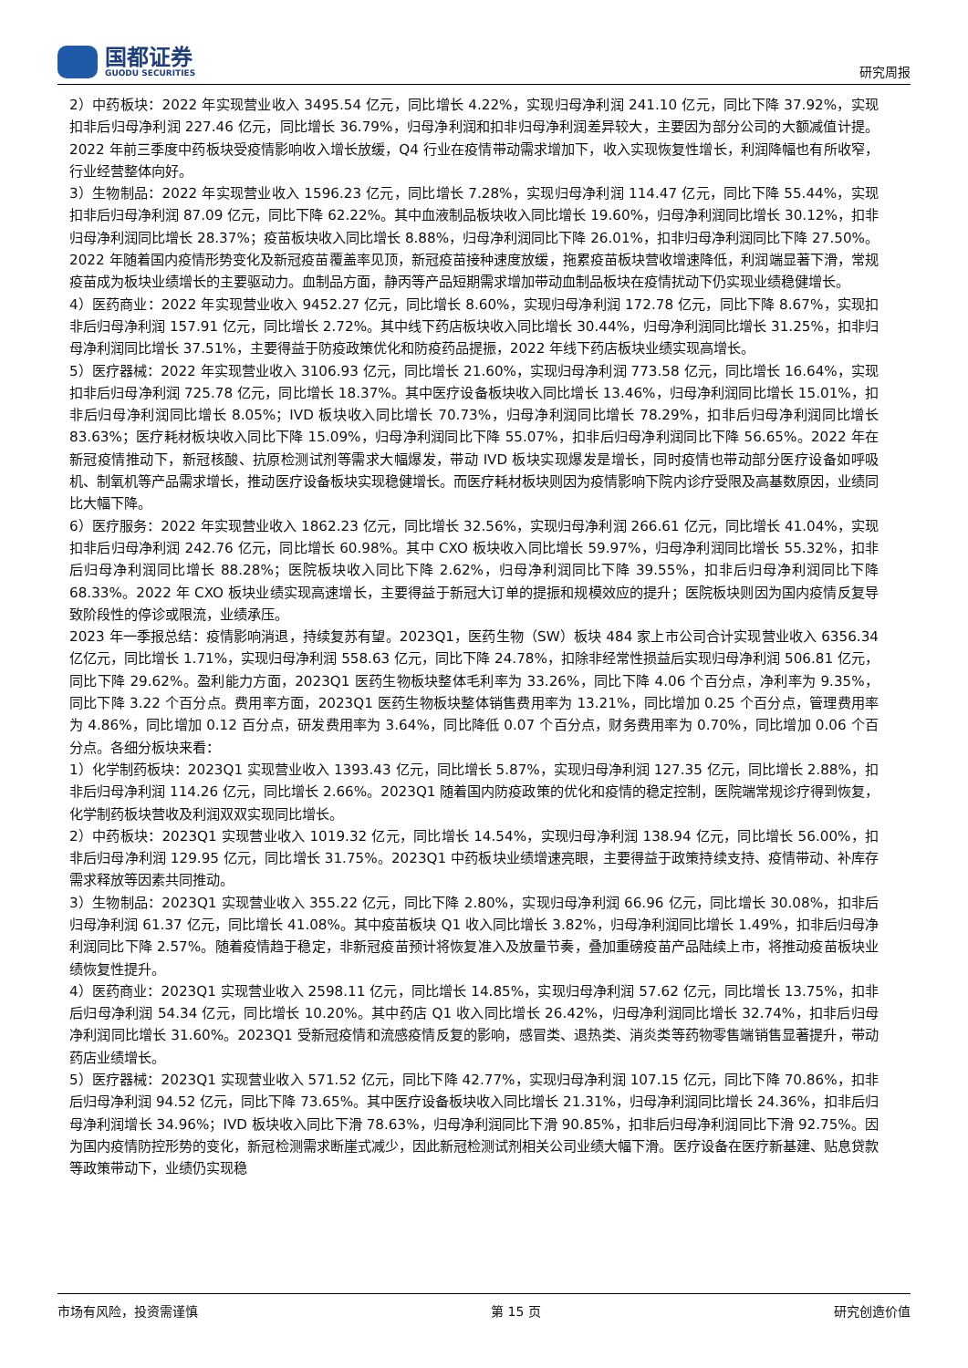国都证券
GUODU SECURITIES
研究周报
2）中药板块：2022 年实现营业收入 3495.54 亿元，同比增长 4.22%，实现归母净利润 241.10 亿元，同比下降 37.92%，实现扣非后归母净利润 227.46 亿元，同比增长 36.79%，归母净利润和扣非归母净利润差异较大，主要因为部分公司的大额减值计提。2022 年前三季度中药板块受疫情影响收入增长放缓，Q4 行业在疫情带动需求增加下，收入实现恢复性增长，利润降幅也有所收窄，行业经营整体向好。
3）生物制品：2022 年实现营业收入 1596.23 亿元，同比增长 7.28%，实现归母净利润 114.47 亿元，同比下降 55.44%，实现扣非后归母净利润 87.09 亿元，同比下降 62.22%。其中血液制品板块收入同比增长 19.60%，归母净利润同比增长 30.12%，扣非归母净利润同比增长 28.37%；疫苗板块收入同比增长 8.88%，归母净利润同比下降 26.01%，扣非归母净利润同比下降 27.50%。2022 年随着国内疫情形势变化及新冠疫苗覆盖率见顶，新冠疫苗接种速度放缓，拖累疫苗板块营收增速降低，利润端显著下滑，常规疫苗成为板块业绩增长的主要驱动力。血制品方面，静丙等产品短期需求增加带动血制品板块在疫情扰动下仍实现业绩稳健增长。
4）医药商业：2022 年实现营业收入 9452.27 亿元，同比增长 8.60%，实现归母净利润 172.78 亿元，同比下降 8.67%，实现扣非后归母净利润 157.91 亿元，同比增长 2.72%。其中线下药店板块收入同比增长 30.44%，归母净利润同比增长 31.25%，扣非归母净利润同比增长 37.51%，主要得益于防疫政策优化和防疫药品提振，2022 年线下药店板块业绩实现高增长。
5）医疗器械：2022 年实现营业收入 3106.93 亿元，同比增长 21.60%，实现归母净利润 773.58 亿元，同比增长 16.64%，实现扣非后归母净利润 725.78 亿元，同比增长 18.37%。其中医疗设备板块收入同比增长 13.46%，归母净利润同比增长 15.01%，扣非后归母净利润同比增长 8.05%；IVD 板块收入同比增长 70.73%，归母净利润同比增长 78.29%，扣非后归母净利润同比增长 83.63%；医疗耗材板块收入同比下降 15.09%，归母净利润同比下降 55.07%，扣非后归母净利润同比下降 56.65%。2022 年在新冠疫情推动下，新冠核酸、抗原检测试剂等需求大幅爆发，带动 IVD 板块实现爆发是增长，同时疫情也带动部分医疗设备如呼吸机、制氧机等产品需求增长，推动医疗设备板块实现稳健增长。而医疗耗材板块则因为疫情影响下院内诊疗受限及高基数原因，业绩同比大幅下降。
6）医疗服务：2022 年实现营业收入 1862.23 亿元，同比增长 32.56%，实现归母净利润 266.61 亿元，同比增长 41.04%，实现扣非后归母净利润 242.76 亿元，同比增长 60.98%。其中 CXO 板块收入同比增长 59.97%，归母净利润同比增长 55.32%，扣非后归母净利润同比增长 88.28%；医院板块收入同比下降 2.62%，归母净利润同比下降 39.55%，扣非后归母净利润同比下降 68.33%。2022 年 CXO 板块业绩实现高速增长，主要得益于新冠大订单的提振和规模效应的提升；医院板块则因为国内疫情反复导致阶段性的停诊或限流，业绩承压。
2023 年一季报总结：疫情影响消退，持续复苏有望。2023Q1，医药生物（SW）板块 484 家上市公司合计实现营业收入 6356.34 亿亿元，同比增长 1.71%，实现归母净利润 558.63 亿元，同比下降 24.78%，扣除非经常性损益后实现归母净利润 506.81 亿元，同比下降 29.62%。盈利能力方面，2023Q1 医药生物板块整体毛利率为 33.26%，同比下降 4.06 个百分点，净利率为 9.35%，同比下降 3.22 个百分点。费用率方面，2023Q1 医药生物板块整体销售费用率为 13.21%，同比增加 0.25 个百分点，管理费用率为 4.86%，同比增加 0.12 百分点，研发费用率为 3.64%，同比降低 0.07 个百分点，财务费用率为 0.70%，同比增加 0.06 个百分点。各细分板块来看：
1）化学制药板块：2023Q1 实现营业收入 1393.43 亿元，同比增长 5.87%，实现归母净利润 127.35 亿元，同比增长 2.88%，扣非后归母净利润 114.26 亿元，同比增长 2.66%。2023Q1 随着国内防疫政策的优化和疫情的稳定控制，医院端常规诊疗得到恢复，化学制药板块营收及利润双双实现同比增长。
2）中药板块：2023Q1 实现营业收入 1019.32 亿元，同比增长 14.54%，实现归母净利润 138.94 亿元，同比增长 56.00%，扣非后归母净利润 129.95 亿元，同比增长 31.75%。2023Q1 中药板块业绩增速亮眼，主要得益于政策持续支持、疫情带动、补库存需求释放等因素共同推动。
3）生物制品：2023Q1 实现营业收入 355.22 亿元，同比下降 2.80%，实现归母净利润 66.96 亿元，同比增长 30.08%，扣非后归母净利润 61.37 亿元，同比增长 41.08%。其中疫苗板块 Q1 收入同比增长 3.82%，归母净利润同比增长 1.49%，扣非后归母净利润同比下降 2.57%。随着疫情趋于稳定，非新冠疫苗预计将恢复准入及放量节奏，叠加重磅疫苗产品陆续上市，将推动疫苗板块业绩恢复性提升。
4）医药商业：2023Q1 实现营业收入 2598.11 亿元，同比增长 14.85%，实现归母净利润 57.62 亿元，同比增长 13.75%，扣非后归母净利润 54.34 亿元，同比增长 10.20%。其中药店 Q1 收入同比增长 26.42%，归母净利润同比增长 32.74%，扣非后归母净利润同比增长 31.60%。2023Q1 受新冠疫情和流感疫情反复的影响，感冒类、退热类、消炎类等药物零售端销售显著提升，带动药店业绩增长。
5）医疗器械：2023Q1 实现营业收入 571.52 亿元，同比下降 42.77%，实现归母净利润 107.15 亿元，同比下降 70.86%，扣非后归母净利润 94.52 亿元，同比下降 73.65%。其中医疗设备板块收入同比增长 21.31%，归母净利润同比增长 24.36%，扣非后归母净利润增长 34.96%；IVD 板块收入同比下滑 78.63%，归母净利润同比下滑 90.85%，扣非后归母净利润同比下滑 92.75%。因为国内疫情防控形势的变化，新冠检测需求断崖式减少，因此新冠检测试剂相关公司业绩大幅下滑。医疗设备在医疗新基建、贴息贷款等政策带动下，业绩仍实现稳
市场有风险，投资需谨慎 第 15 页 研究创造价值